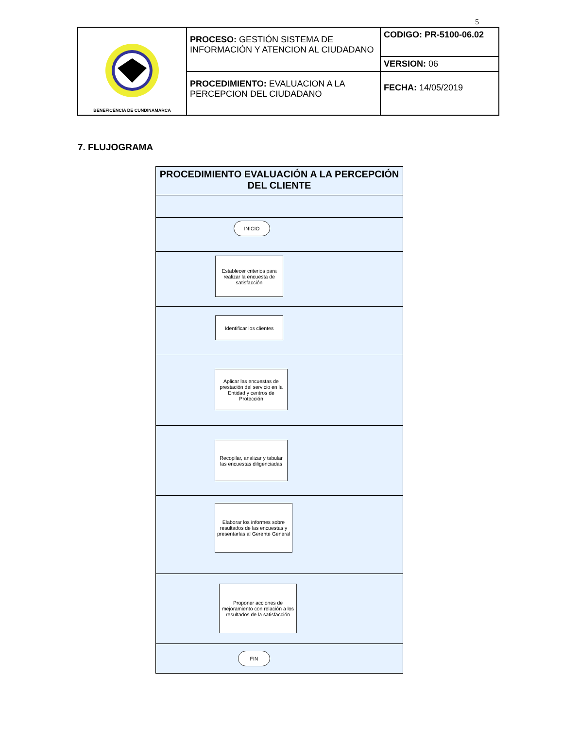5
| BENEFICENCIA DE CUNDINAMARCA | PROCESO: GESTIÓN SISTEMA DE INFORMACIÓN Y ATENCION AL CIUDADANO | CODIGO: PR-5100-06.02 |
| | | VERSION: 06 |
| | PROCEDIMIENTO: EVALUACION A LA PERCEPCION DEL CIUDADANO | FECHA: 14/05/2019 |
7. FLUJOGRAMA
PROCEDIMIENTO EVALUACIÓN A LA PERCEPCIÓN DEL CLIENTE
INICIO
Establecer criterios para realizar la encuesta de satisfacción
Identificar los clientes
Aplicar las encuestas de prestación del servicio en la Entidad y centros de Protección
Recopilar, analizar y tabular las encuestas diligenciadas
Elaborar los informes sobre resultados de las encuestas y presentarlas al Gerente General
Proponer acciones de mejoramiento con relación a los resultados de la satisfacción
FIN